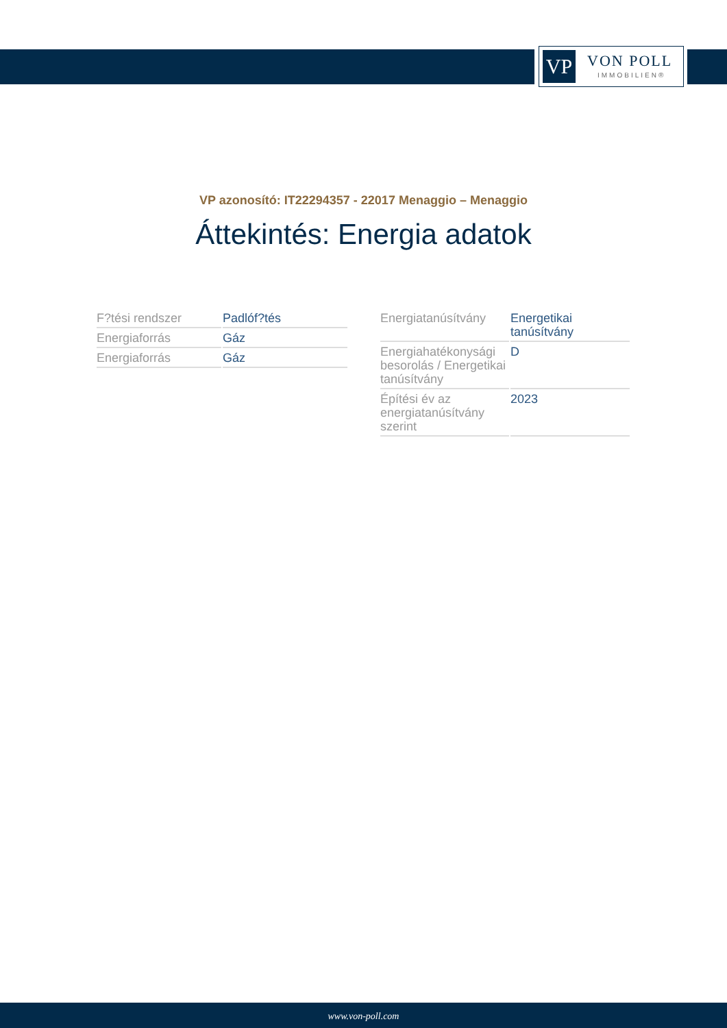VP VON POLL
IMMOBILIEN®
VP azonosító: IT22294357 - 22017 Menaggio – Menaggio
Áttekintés: Energia adatok
| F?tési rendszer | Padlóf?tés |
| Energiaforrás | Gáz |
| Energiaforrás | Gáz |
| Energiatanúsítvány | Energetikai tanúsítvány |
| Energiahatékonysági besorolás / Energetikai tanúsítvány | D |
| Építési év az energiatanúsítvány szerint | 2023 |
www.von-poll.com